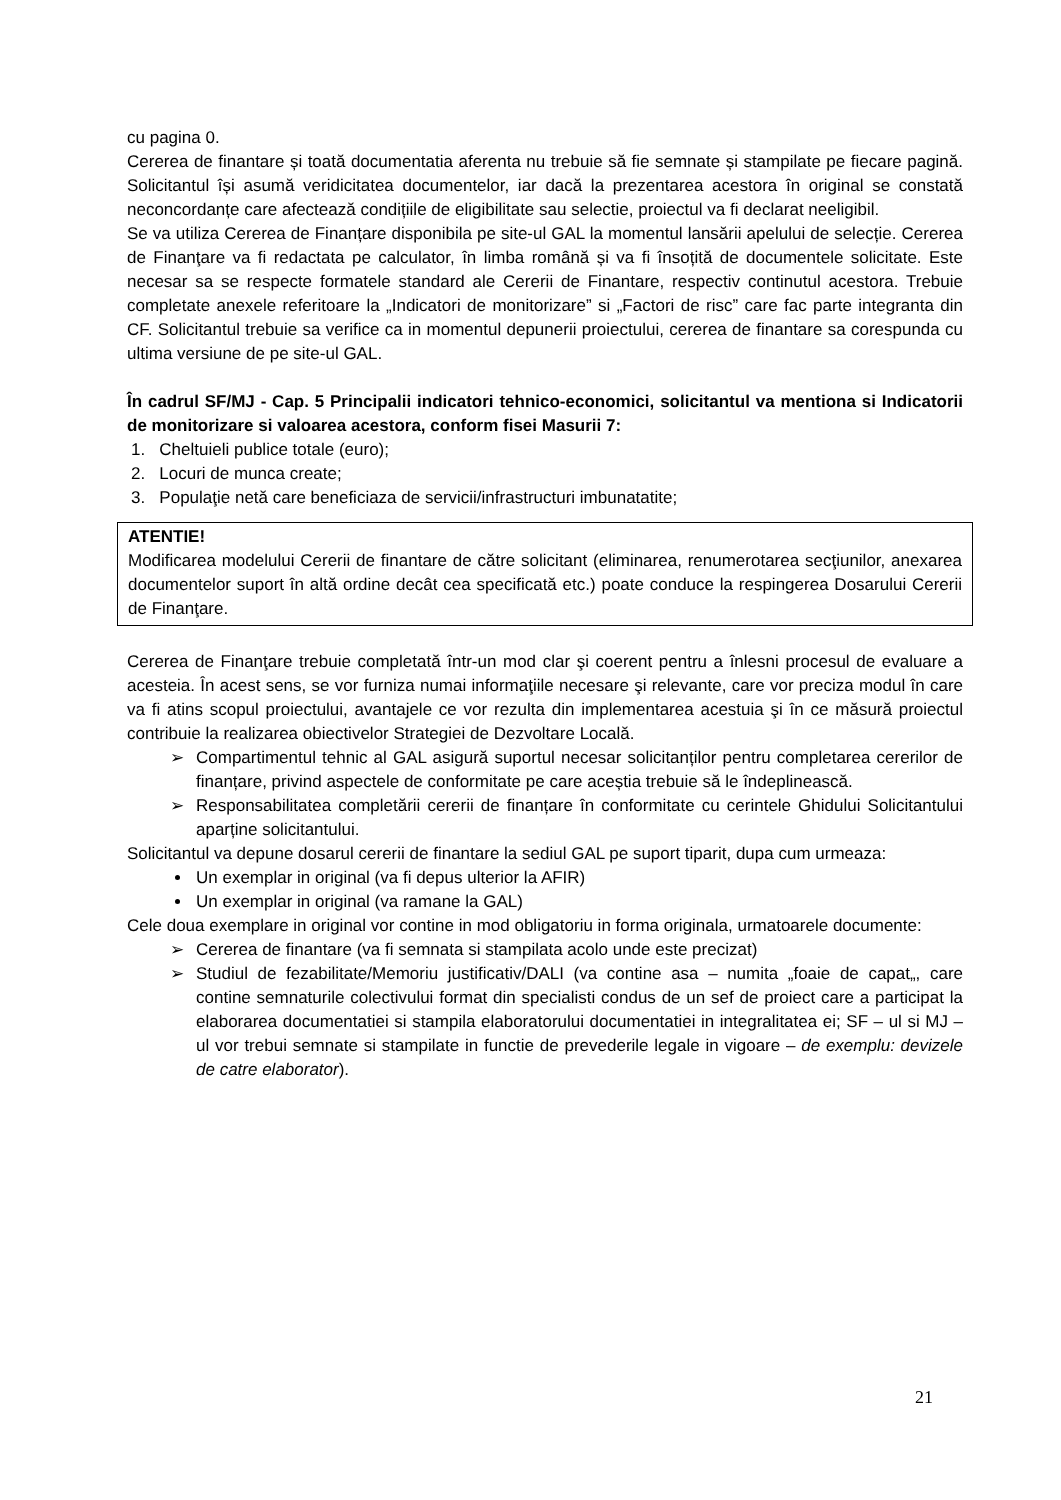cu pagina 0.
Cererea de finantare și toată documentatia aferenta nu trebuie să fie semnate și stampilate pe fiecare pagină. Solicitantul își asumă veridicitatea documentelor, iar dacă la prezentarea acestora în original se constată neconcordanțe care afectează condițiile de eligibilitate sau selectie, proiectul va fi declarat neeligibil.
Se va utiliza Cererea de Finanțare disponibila pe site-ul GAL la momentul lansării apelului de selecție. Cererea de Finanţare va fi redactata pe calculator, în limba română și va fi însoțită de documentele solicitate. Este necesar sa se respecte formatele standard ale Cererii de Finantare, respectiv continutul acestora. Trebuie completate anexele referitoare la „Indicatori de monitorizare” si „Factori de risc” care fac parte integranta din CF. Solicitantul trebuie sa verifice ca in momentul depunerii proiectului, cererea de finantare sa corespunda cu ultima versiune de pe site-ul GAL.
În cadrul SF/MJ - Cap. 5 Principalii indicatori tehnico-economici, solicitantul va mentiona si Indicatorii de monitorizare si valoarea acestora, conform fisei Masurii 7:
1. Cheltuieli publice totale (euro);
2. Locuri de munca create;
3. Populaţie netă care beneficiaza de servicii/infrastructuri imbunatatite;
ATENTIE!
Modificarea modelului Cererii de finantare de către solicitant (eliminarea, renumerotarea secţiunilor, anexarea documentelor suport în altă ordine decât cea specificată etc.) poate conduce la respingerea Dosarului Cererii de Finanţare.
Cererea de Finanţare trebuie completată într-un mod clar şi coerent pentru a înlesni procesul de evaluare a acesteia. În acest sens, se vor furniza numai informaţiile necesare şi relevante, care vor preciza modul în care va fi atins scopul proiectului, avantajele ce vor rezulta din implementarea acestuia şi în ce măsură proiectul contribuie la realizarea obiectivelor Strategiei de Dezvoltare Locală.
➢ Compartimentul tehnic al GAL asigură suportul necesar solicitanților pentru completarea cererilor de finanțare, privind aspectele de conformitate pe care aceștia trebuie să le îndeplinească.
➢ Responsabilitatea completării cererii de finanțare în conformitate cu cerintele Ghidului Solicitantului aparține solicitantului.
Solicitantul va depune dosarul cererii de finantare la sediul GAL pe suport tiparit, dupa cum urmeaza:
Un exemplar in original (va fi depus ulterior la AFIR)
Un exemplar in original (va ramane la GAL)
Cele doua exemplare in original vor contine in mod obligatoriu in forma originala, urmatoarele documente:
➢ Cererea de finantare (va fi semnata si stampilata acolo unde este precizat)
➢ Studiul de fezabilitate/Memoriu justificativ/DALI (va contine asa – numita „foaie de capat„, care contine semnaturile colectivului format din specialisti condus de un sef de proiect care a participat la elaborarea documentatiei si stampila elaboratorului documentatiei in integralitatea ei; SF – ul si MJ – ul vor trebui semnate si stampilate in functie de prevederile legale in vigoare – de exemplu: devizele de catre elaborator).
21